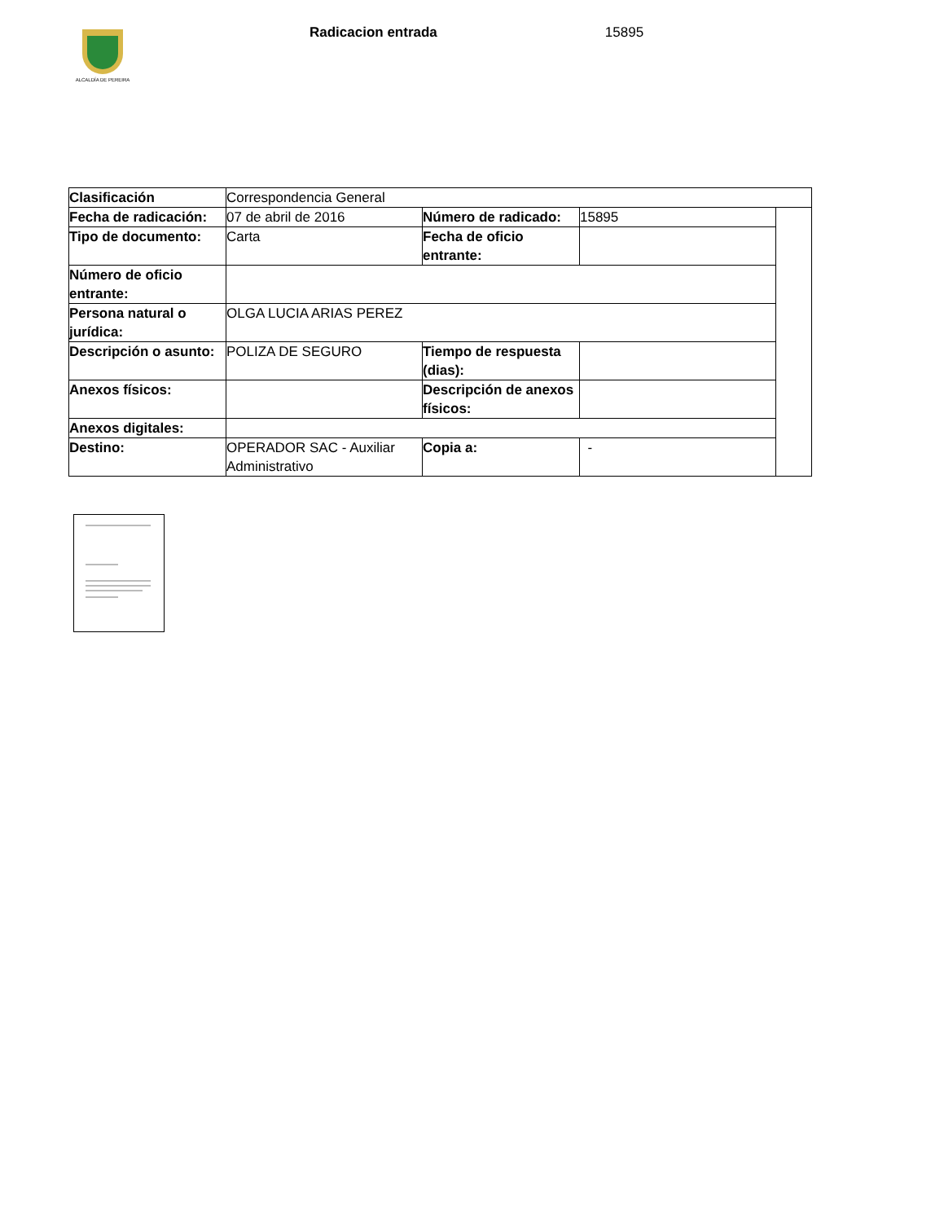ALCALDÍA DE PEREIRA
Radicacion entrada 15895
| Clasificación | Correspondencia General | | | |
| Fecha de radicación: | 07 de abril de 2016 | Número de radicado: | 15895 | |
| Tipo de documento: | Carta | Fecha de oficio entrante: | | |
| Número de oficio entrante: | | | | |
| Persona natural o jurídica: | OLGA LUCIA ARIAS PEREZ | | | |
| Descripción o asunto: | POLIZA DE SEGURO | Tiempo de respuesta (dias): | | |
| Anexos físicos: | | Descripción de anexos físicos: | | |
| Anexos digitales: | | | | |
| Destino: | OPERADOR SAC - Auxiliar Administrativo | Copia a: | - | |